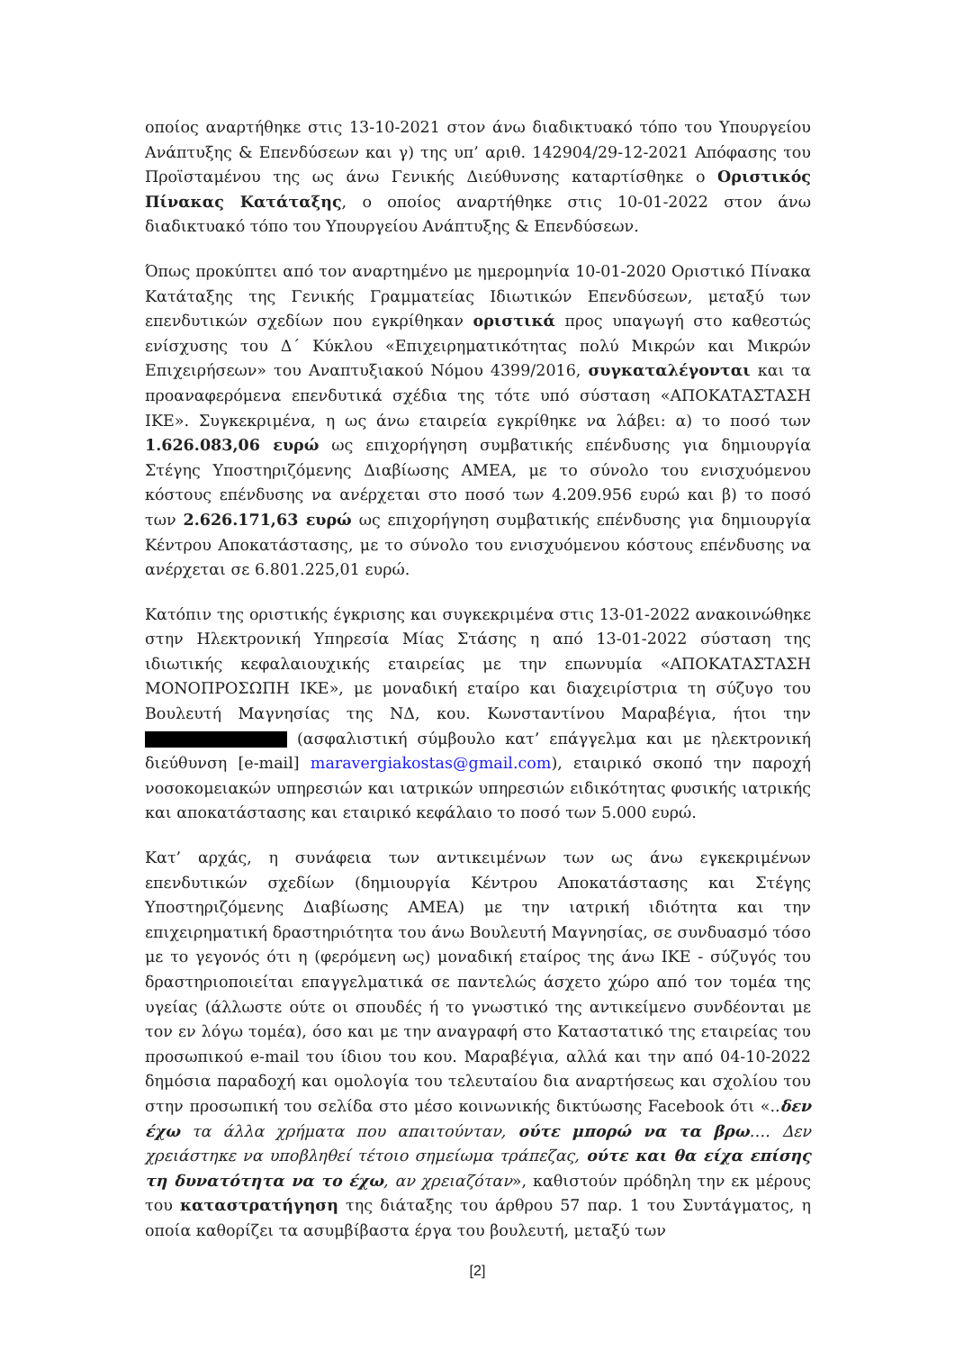οποίος αναρτήθηκε στις 13-10-2021 στον άνω διαδικτυακό τόπο του Υπουργείου Ανάπτυξης & Επενδύσεων και γ) της υπ’ αριθ. 142904/29-12-2021 Απόφασης του Προϊσταμένου της ως άνω Γενικής Διεύθυνσης καταρτίσθηκε ο Οριστικός Πίνακας Κατάταξης, ο οποίος αναρτήθηκε στις 10-01-2022 στον άνω διαδικτυακό τόπο του Υπουργείου Ανάπτυξης & Επενδύσεων.
Όπως προκύπτει από τον αναρτημένο με ημερομηνία 10-01-2020 Οριστικό Πίνακα Κατάταξης της Γενικής Γραμματείας Ιδιωτικών Επενδύσεων, μεταξύ των επενδυτικών σχεδίων που εγκρίθηκαν οριστικά προς υπαγωγή στο καθεστώς ενίσχυσης του Δ΄ Κύκλου «Επιχειρηματικότητας πολύ Μικρών και Μικρών Επιχειρήσεων» του Αναπτυξιακού Νόμου 4399/2016, συγκαταλέγονται και τα προαναφερόμενα επενδυτικά σχέδια της τότε υπό σύσταση «ΑΠΟΚΑΤΑΣΤΑΣΗ ΙΚΕ». Συγκεκριμένα, η ως άνω εταιρεία εγκρίθηκε να λάβει: α) το ποσό των 1.626.083,06 ευρώ ως επιχορήγηση συμβατικής επένδυσης για δημιουργία Στέγης Υποστηριζόμενης Διαβίωσης ΑΜΕΑ, με το σύνολο του ενισχυόμενου κόστους επένδυσης να ανέρχεται στο ποσό των 4.209.956 ευρώ και β) το ποσό των 2.626.171,63 ευρώ ως επιχορήγηση συμβατικής επένδυσης για δημιουργία Κέντρου Αποκατάστασης, με το σύνολο του ενισχυόμενου κόστους επένδυσης να ανέρχεται σε 6.801.225,01 ευρώ.
Κατόπιν της οριστικής έγκρισης και συγκεκριμένα στις 13-01-2022 ανακοινώθηκε στην Ηλεκτρονική Υπηρεσία Μίας Στάσης η από 13-01-2022 σύσταση της ιδιωτικής κεφαλαιουχικής εταιρείας με την επωνυμία «ΑΠΟΚΑΤΑΣΤΑΣΗ ΜΟΝΟΠΡΟΣΩΠΗ ΙΚΕ», με μοναδική εταίρο και διαχειρίστρια τη σύζυγο του Βουλευτή Μαγνησίας της ΝΔ, κου. Κωνσταντίνου Μαραβέγια, ήτοι την (ασφαλιστική σύμβουλο κατ’ επάγγελμα και με ηλεκτρονική διεύθυνση [e-mail] maravergiakostas@gmail.com), εταιρικό σκοπό την παροχή νοσοκομειακών υπηρεσιών και ιατρικών υπηρεσιών ειδικότητας φυσικής ιατρικής και αποκατάστασης και εταιρικό κεφάλαιο το ποσό των 5.000 ευρώ.
Κατ’ αρχάς, η συνάφεια των αντικειμένων των ως άνω εγκεκριμένων επενδυτικών σχεδίων (δημιουργία Κέντρου Αποκατάστασης και Στέγης Υποστηριζόμενης Διαβίωσης ΑΜΕΑ) με την ιατρική ιδιότητα και την επιχειρηματική δραστηριότητα του άνω Βουλευτή Μαγνησίας, σε συνδυασμό τόσο με το γεγονός ότι η (φερόμενη ως) μοναδική εταίρος της άνω ΙΚΕ - σύζυγός του δραστηριοποιείται επαγγελματικά σε παντελώς άσχετο χώρο από τον τομέα της υγείας (άλλωστε ούτε οι σπουδές ή το γνωστικό της αντικείμενο συνδέονται με τον εν λόγω τομέα), όσο και με την αναγραφή στο Καταστατικό της εταιρείας του προσωπικού e-mail του ίδιου του κου. Μαραβέγια, αλλά και την από 04-10-2022 δημόσια παραδοχή και ομολογία του τελευταίου δια αναρτήσεως και σχολίου του στην προσωπική του σελίδα στο μέσο κοινωνικής δικτύωσης Facebook ότι «..δεν έχω τα άλλα χρήματα που απαιτούνταν, ούτε μπορώ να τα βρω…. Δεν χρειάστηκε να υποβληθεί τέτοιο σημείωμα τράπεζας, ούτε και θα είχα επίσης τη δυνατότητα να το έχω, αν χρειαζόταν», καθιστούν πρόδηλη την εκ μέρους του καταστρατήγηση της διάταξης του άρθρου 57 παρ. 1 του Συντάγματος, η οποία καθορίζει τα ασυμβίβαστα έργα του βουλευτή, μεταξύ των
[2]